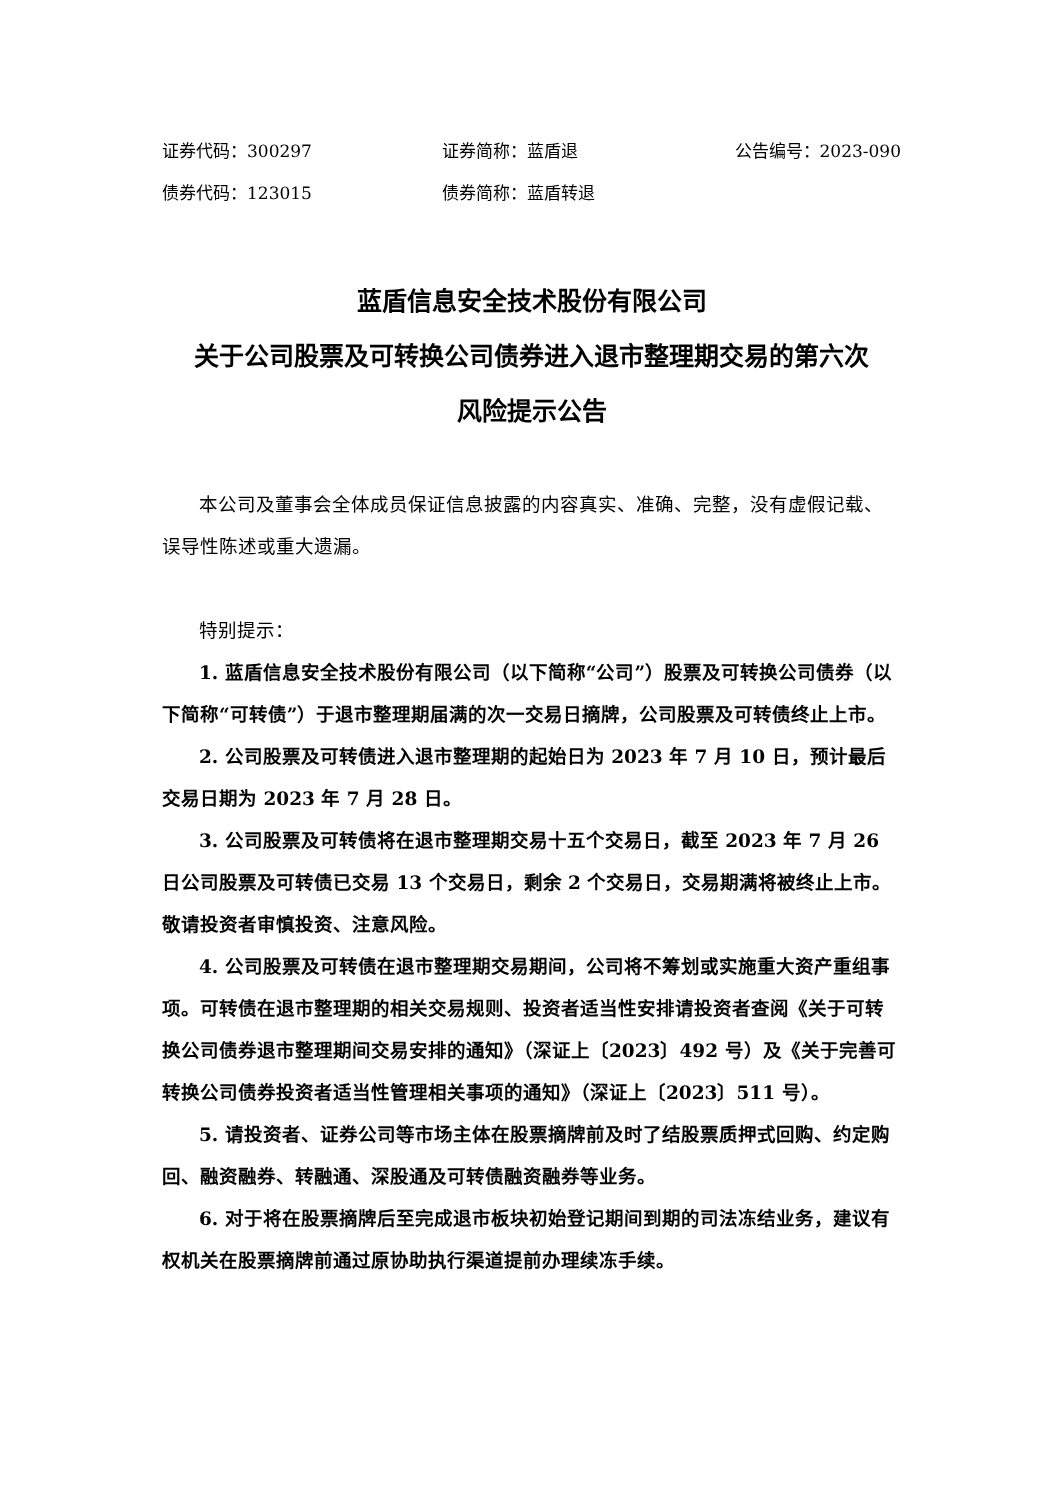证券代码：300297 证券简称：蓝盾退 公告编号：2023-090
债券代码：123015 债券简称：蓝盾转退
蓝盾信息安全技术股份有限公司
关于公司股票及可转换公司债券进入退市整理期交易的第六次
风险提示公告
本公司及董事会全体成员保证信息披露的内容真实、准确、完整，没有虚假记载、误导性陈述或重大遗漏。
特别提示：
1. 蓝盾信息安全技术股份有限公司（以下简称“公司”）股票及可转换公司债券（以下简称“可转债”）于退市整理期届满的次一交易日摘牌，公司股票及可转债终止上市。
2. 公司股票及可转债进入退市整理期的起始日为 2023 年 7 月 10 日，预计最后交易日期为 2023 年 7 月 28 日。
3. 公司股票及可转债将在退市整理期交易十五个交易日，截至 2023 年 7 月 26 日公司股票及可转债已交易 13 个交易日，剩余 2 个交易日，交易期满将被终止上市。敬请投资者审慎投资、注意风险。
4. 公司股票及可转债在退市整理期交易期间，公司将不筹划或实施重大资产重组事项。可转债在退市整理期的相关交易规则、投资者适当性安排请投资者查阅《关于可转换公司债券退市整理期间交易安排的通知》（深证上〔2023〕492 号）及《关于完善可转换公司债券投资者适当性管理相关事项的通知》（深证上〔2023〕511 号）。
5. 请投资者、证券公司等市场主体在股票摘牌前及时了结股票质押式回购、约定购回、融资融券、转融通、深股通及可转债融资融券等业务。
6. 对于将在股票摘牌后至完成退市板块初始登记期间到期的司法冻结业务，建议有权机关在股票摘牌前通过原协助执行渠道提前办理续冻手续。